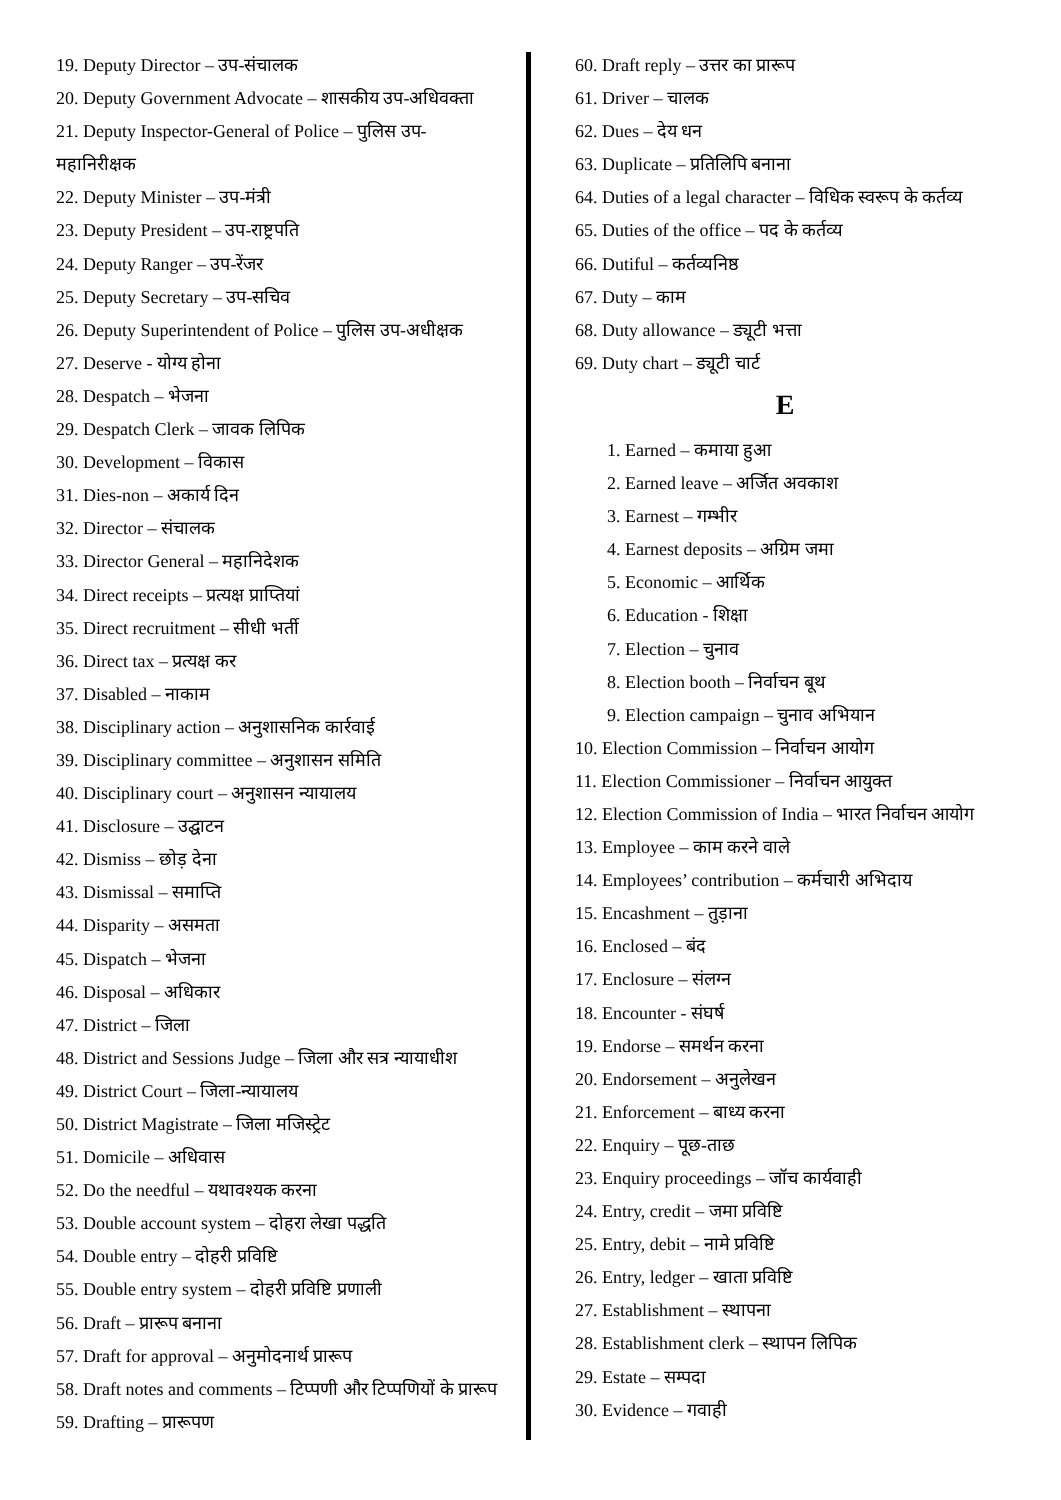19. Deputy Director – उप-संचालक
20. Deputy Government Advocate – शासकीय उप-अधिवक्ता
21. Deputy Inspector-General of Police – पुलिस उप-
महानिरीक्षक
22. Deputy Minister – उप-मंत्री
23. Deputy President – उप-राष्ट्रपति
24. Deputy Ranger – उप-रेंजर
25. Deputy Secretary – उप-सचिव
26. Deputy Superintendent of Police – पुलिस उप-अधीक्षक
27. Deserve - योग्य होना
28. Despatch – भेजना
29. Despatch Clerk – जावक लिपिक
30. Development – विकास
31. Dies-non – अकार्य दिन
32. Director – संचालक
33. Director General – महानिदेशक
34. Direct receipts – प्रत्यक्ष प्राप्तियां
35. Direct recruitment – सीधी भर्ती
36. Direct tax – प्रत्यक्ष कर
37. Disabled – नाकाम
38. Disciplinary action – अनुशासनिक कार्रवाई
39. Disciplinary committee – अनुशासन समिति
40. Disciplinary court – अनुशासन न्यायालय
41. Disclosure – उद्घाटन
42. Dismiss – छोड़ देना
43. Dismissal – समाप्ति
44. Disparity – असमता
45. Dispatch – भेजना
46. Disposal – अधिकार
47. District – जिला
48. District and Sessions Judge – जिला और सत्र न्यायाधीश
49. District Court – जिला-न्यायालय
50. District Magistrate – जिला मजिस्ट्रेट
51. Domicile – अधिवास
52. Do the needful – यथावश्यक करना
53. Double account system – दोहरा लेखा पद्धति
54. Double entry – दोहरी प्रविष्टि
55. Double entry system – दोहरी प्रविष्टि प्रणाली
56. Draft – प्रारूप बनाना
57. Draft for approval – अनुमोदनार्थ प्रारूप
58. Draft notes and comments – टिप्पणी और टिप्पणियों के प्रारूप
59. Drafting – प्रारूपण
60. Draft reply – उत्तर का प्रारूप
61. Driver – चालक
62. Dues – देय धन
63. Duplicate – प्रतिलिपि बनाना
64. Duties of a legal character – विधिक स्वरूप के कर्तव्य
65. Duties of the office – पद के कर्तव्य
66. Dutiful – कर्तव्यनिष्ठ
67. Duty – काम
68. Duty allowance – ड्यूटी भत्ता
69. Duty chart – ड्यूटी चार्ट
E
1. Earned – कमाया हुआ
2. Earned leave – अर्जित अवकाश
3. Earnest – गम्भीर
4. Earnest deposits – अग्रिम जमा
5. Economic – आर्थिक
6. Education - शिक्षा
7. Election – चुनाव
8. Election booth – निर्वाचन बूथ
9. Election campaign – चुनाव अभियान
10. Election Commission – निर्वाचन आयोग
11. Election Commissioner – निर्वाचन आयुक्त
12. Election Commission of India – भारत निर्वाचन आयोग
13. Employee – काम करने वाले
14. Employees’ contribution – कर्मचारी अभिदाय
15. Encashment – तुड़ाना
16. Enclosed – बंद
17. Enclosure – संलग्न
18. Encounter - संघर्ष
19. Endorse – समर्थन करना
20. Endorsement – अनुलेखन
21. Enforcement – बाध्य करना
22. Enquiry – पूछ-ताछ
23. Enquiry proceedings – जॉच कार्यवाही
24. Entry, credit – जमा प्रविष्टि
25. Entry, debit – नामे प्रविष्टि
26. Entry, ledger – खाता प्रविष्टि
27. Establishment – स्थापना
28. Establishment clerk – स्थापन लिपिक
29. Estate – सम्पदा
30. Evidence – गवाही